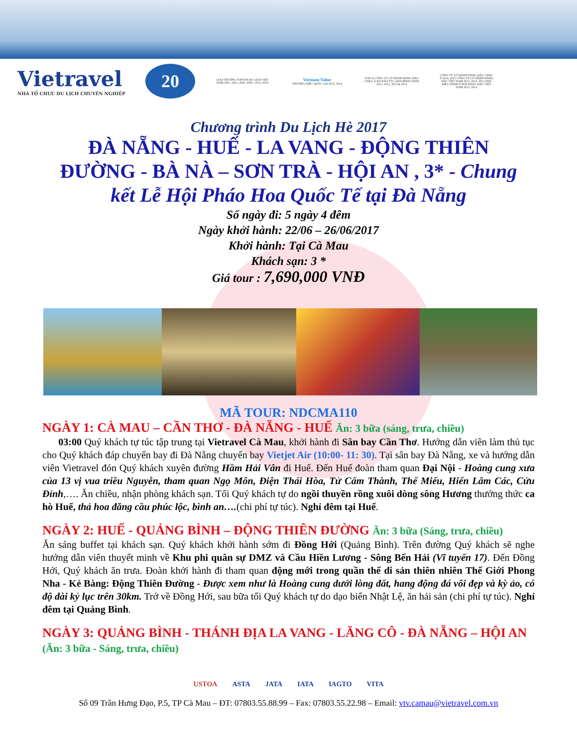Vietravel
NHÀ TỔ CHỨC DU LỊCH CHUYÊN NGHIỆP
20
GIẢI THƯỞNG TOPTEN DU LỊCH VIỆT NAM 2001, 2002, 2006, 2009 - 2012, 2014
Vietnam Value
THƯƠNG HIỆU QUỐC GIA 2012, 2014
TOP 10 CÔNG TY LỮ HÀNH HÀNG ĐẦU CHÂU Á DO BÁO TTG ASIA BÌNH CHỌN 2011, 2012, 2013 & 2014
CÔNG TY LỮ HÀNH HÀNG ĐẦU CHÂU Á 2014, 2015 CÔNG TY LỮ HÀNH HÀNG ĐẦU VIỆT NAM 2013, 2014, 2015 NHÀ ĐIỀU HÀNH TOUR HÀNG ĐẦU VIỆT NAM 2013, 2014
Chương trình Du Lịch Hè 2017
ĐÀ NẴNG - HUẾ - LA VANG - ĐỘNG THIÊN
ĐƯỜNG - BÀ NÀ – SƠN TRÀ - HỘI AN , 3* - Chung
kết Lễ Hội Pháo Hoa Quốc Tế tại Đà Nẵng
Số ngày đi: 5 ngày 4 đêm
Ngày khởi hành: 22/06 – 26/06/2017
Khởi hành: Tại Cà Mau
Khách sạn: 3 *
Giá tour : 7,690,000 VNĐ
MÃ TOUR: NDCMA110
NGÀY 1: CÀ MAU – CẦN THƠ - ĐÀ NẴNG - HUẾ Ăn: 3 bữa (sáng, trưa, chiều)
03:00 Quý khách tự túc tập trung tại Vietravel Cà Mau, khởi hành đi Sân bay Cần Thơ. Hướng dẫn viên làm thủ tục cho Quý khách đáp chuyến bay đi Đà Nẵng chuyến bay Vietjet Air (10:00- 11: 30). Tại sân bay Đà Nẵng, xe và hướng dẫn viên Vietravel đón Quý khách xuyên đường Hầm Hải Vân đi Huế. Đến Huế đoàn tham quan Đại Nội - Hoàng cung xưa của 13 vị vua triều Nguyễn, tham quan Ngọ Môn, Điện Thái Hòa, Tử Cấm Thành, Thế Miếu, Hiển Lâm Các, Cửu Đỉnh,…. Ăn chiều, nhận phòng khách sạn. Tối Quý khách tự do ngồi thuyền rồng xuôi dòng sông Hương thưởng thức ca hò Huế, thả hoa đăng cầu phúc lộc, bình an….(chi phí tự túc). Nghỉ đêm tại Huế.
NGÀY 2: HUẾ - QUẢNG BÌNH – ĐỘNG THIÊN ĐƯỜNG Ăn: 3 bữa (Sáng, trưa, chiều)
Ăn sáng buffet tại khách sạn. Quý khách khởi hành sớm đi Đồng Hới (Quảng Bình). Trên đường Quý khách sẽ nghe hướng dẫn viên thuyết minh về Khu phi quân sự DMZ và Cầu Hiền Lương - Sông Bến Hải (Vĩ tuyến 17). Đến Đồng Hới, Quý khách ăn trưa. Đoàn khởi hành đi tham quan động mới trong quần thể di sản thiên nhiên Thế Giới Phong Nha - Kẻ Bàng: Động Thiên Đường - Được xem như là Hoàng cung dưới lòng đất, hang động đá vôi đẹp và kỳ ảo, có độ dài kỷ lục trên 30km. Trở về Đồng Hới, sau bữa tối Quý khách tự do dạo biển Nhật Lệ, ăn hải sản (chi phí tự túc). Nghỉ đêm tại Quảng Bình.
NGÀY 3: QUẢNG BÌNH - THÁNH ĐỊA LA VANG - LĂNG CÔ - ĐÀ NẴNG – HỘI AN (Ăn: 3 bữa - Sáng, trưa, chiều)
USTOA ASTA JATA IATA IAGTO VITA
Số 09 Trần Hưng Đạo, P.5, TP Cà Mau – ĐT: 07803.55.88.99 – Fax: 07803.55.22.98 – Email: vtv.camau@vietravel.com.vn